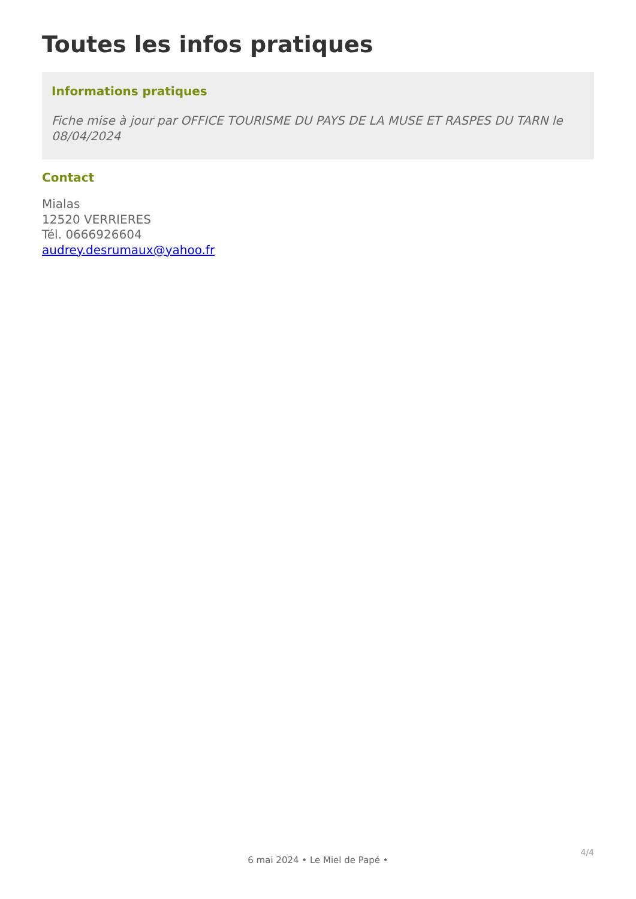Toutes les infos pratiques
Informations pratiques
Fiche mise à jour par OFFICE TOURISME DU PAYS DE LA MUSE ET RASPES DU TARN le 08/04/2024
Contact
Mialas
12520 VERRIERES
Tél. 0666926604
audrey.desrumaux@yahoo.fr
4/4
6 mai 2024 • Le Miel de Papé •